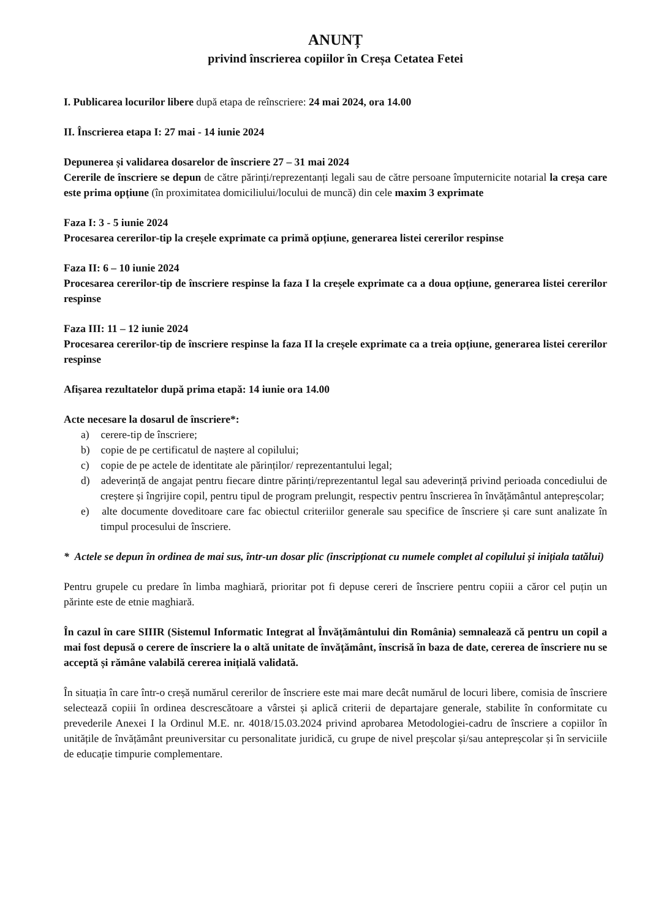ANUNȚ
privind înscrierea copiilor în Creșa Cetatea Fetei
I. Publicarea locurilor libere după etapa de reînscriere: 24 mai 2024, ora 14.00
II. Înscrierea etapa I: 27 mai - 14 iunie 2024
Depunerea și validarea dosarelor de înscriere 27 – 31 mai 2024
Cererile de înscriere se depun de către părinți/reprezentanți legali sau de către persoane împuternicite notarial la creșa care este prima opțiune (în proximitatea domiciliului/locului de muncă) din cele maxim 3 exprimate
Faza I: 3 - 5 iunie 2024
Procesarea cererilor-tip la creșele exprimate ca primă opțiune, generarea listei cererilor respinse
Faza II: 6 – 10 iunie 2024
Procesarea cererilor-tip de înscriere respinse la faza I la creșele exprimate ca a doua opțiune, generarea listei cererilor respinse
Faza III: 11 – 12 iunie 2024
Procesarea cererilor-tip de înscriere respinse la faza II la creșele exprimate ca a treia opțiune, generarea listei cererilor respinse
Afișarea rezultatelor după prima etapă: 14 iunie ora 14.00
Acte necesare la dosarul de înscriere*:
a) cerere-tip de înscriere;
b) copie de pe certificatul de naștere al copilului;
c) copie de pe actele de identitate ale părinților/ reprezentantului legal;
d) adeverință de angajat pentru fiecare dintre părinți/reprezentantul legal sau adeverință privind perioada concediului de creștere și îngrijire copil, pentru tipul de program prelungit, respectiv pentru înscrierea în învățământul antepreșcolar;
e) alte documente doveditoare care fac obiectul criteriilor generale sau specifice de înscriere și care sunt analizate în timpul procesului de înscriere.
* Actele se depun în ordinea de mai sus, într-un dosar plic (inscripționat cu numele complet al copilului și inițiala tatălui)
Pentru grupele cu predare în limba maghiară, prioritar pot fi depuse cereri de înscriere pentru copiii a căror cel puțin un părinte este de etnie maghiară.
În cazul în care SIIIR (Sistemul Informatic Integrat al Învățământului din România) semnalează că pentru un copil a mai fost depusă o cerere de înscriere la o altă unitate de învățământ, înscrisă în baza de date, cererea de înscriere nu se acceptă și rămâne valabilă cererea inițială validată.
În situația în care într-o creșă numărul cererilor de înscriere este mai mare decât numărul de locuri libere, comisia de înscriere selectează copiii în ordinea descrescătoare a vârstei și aplică criterii de departajare generale, stabilite în conformitate cu prevederile Anexei I la Ordinul M.E. nr. 4018/15.03.2024 privind aprobarea Metodologiei-cadru de înscriere a copiilor în unitățile de învățământ preuniversitar cu personalitate juridică, cu grupe de nivel preșcolar și/sau antepreșcolar și în serviciile de educație timpurie complementare.